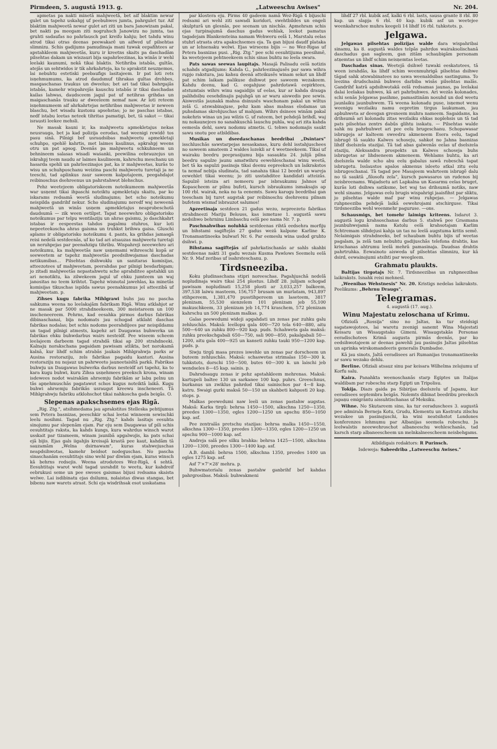Pirmdeen, 5. augustā 1913. g. „Latweeschu Awises" Nr. 204.
apmetas pa nakti minetā mahjweetā, bet aif blaktim newar gulet un tapehz uskahpj uf peebuhwes jumta, pahrgulet tur. Aif blaktim mahjweetā newar gulet ari ziti un bara Janowizam pakal, bet nakti pa meegam ziti nogruhsch Janowizu no jumta, tas gruhti sadaufas no pahrlausch pat kreifo kahju; bet tahdu winu atrod tikai otras deenas peewakarē un aifwed uf pilsehtas slimnizu. Schis gadijums pamudinaja mani tuwak eepafihtees ar apstahkleem mahjweetās, kuru ir kreetns skaits pa daschadām pilsehtas dakam un wiszauri bija sapahrleezinas, ka winās ir wehl leelaki kaunumi, nekā tikai blaktis. Netihriba istabās, gultās, atejās un sehtwidos ir tik ahrkahrteja, ka to aprakstit neuzņemos, lai nebuhtu estetiski peebaufigs lasitajeem. Ir pat loti rets isņehmumums, ka atrod daudsmuf tihrakas gultas drehbes, masgaschanas traukus un dweelus; bet ari tad tikai bahrgajās istabās, kamehr wispahrejās kauschu istabās ir tikai daschadas kailas lahwas, daudsceem jagul pat uf netihras grihdas un maigaschanās trauku ar dweeleem nemaf naw. Ar loti reteem isņehmumeem aif ahrkahrtejas netihribas mahjweetas ir neween blaschu, bet wisadu kustonu apsehstas; jo ne paschas istabas, nedf istabu leetas neteek tihritas pamatigi, bet, tā sakot — tikai israusti leekee mehsli.
Ne masak kauni ir, ka mahjweetu apmekletajus nekas neusrauga, bet ja kad polizija eerodas, tad weenigi rewidē tos pasu sinā. Pilnigi bef usraudsibas mahjweetu apmekletaji schuhpo, spehlē kahrtis, met laimes kaulinus, apkrahpj weens otru un pat apsog. Deenās pa mahjweetu schkuhneem un behnineem salasas wisadi waṡanki, peewilina eebrauzejus un iskrahpj teem naudu ar laimes kaulineem, kahrschu meschanu un hasarda spehli un pahrleezinajos pat, ka ir mahjweetas, kurās to wisu un schuhposchanu weizina paschi mahjweetu turetaji ja ne teeschi, tad aplinkus zaur saweem kalpotajeem, peegahdajot reibinoschus dsehreenus un pahrstahwot blehschus.
Pehz weetejeem obligatoriskeem noteikumeem mahjweetās war usņemt tikai ihpaschi noteiktu apmekletaju skaitu, par ko iskarams redsamā weetā sludinajums; bet scho noteikumu neispilda gandrihf nekur. Scho sludinajumu neredf waj neweenā mahjweetā un winās usņem apmekletajus neaprobeschotā daudsumā — zik ween eetilpst. Tapat neeewehro obligatorisko noteikumus par telpu wentilaziju un ahras gaismu, jo daschkahrt istabas ir eespeestas tahdos pagalmu stuhros, kur loti nepeeteekoscha ahras gaisma un truhkst brihwa gaisa. Gluschi aplams ir obligatorisko noteikumu 4. pants, ka grihdas jamasgā reisi nedelā sestdeenās, uf ko tad ari atsauzas mahjweetu turetaji un neruhpejas par peenahzigu tihribu. Wispahreji neeewehro ari noteikumu, ka mahjweetās naw usņemami wihreeschi kopā ar seeweetem ar tapehz mahjweetās peedsihwojamas daschadas netikumibas... Pilsehtas dsihwoklu un sanitaras komisijas, atteezotees uf mahjweetam, peerahdas par pilnigi besdarbigam; jo zitadi mahjweetās nepastahwetu sche aprahditee apstahkli un ari nenotiktu, ka zilwekeem jagul uf ehku jumteem un waj janositas no teem krihtot. Tapehz wisnotal jawehlas, ka minetās komisijas tikuschas ispilda sawus peenahkumus jel atteezibā uf mahjweetam. p.
Zihses kugu fabrika Mihlgrawi buhs jau no pascha sahkuma weena no leelakajām fabrikam Rigā. Winu atklahjot ar ne masak par 5000 strahdneekeem, 300 meistareem un 100 inscheneereem. Pehrns, kad eesahka pirmos darbus fabrikas dibinaschanai, bija nodomats jau schogad atklaht daschas fabrikas nodalas; bet schis nodoms peerahdijees par neispildamu un tagad pilnigi atmests, kapehz ari Daugawas buhwerka un fabrikas ehku buhwdarbus wairs nesteidf. Pee wiseem scheem leelajeem darbeem tagad strahdā tikai ap 200 strahdneeki. Kalnaju norakschana pagaidam pawisam atlikta, bet norokamā kalnā, kur lihdf schim atrabās jaukais Mihlgrahwja parks ar Ausina restoraziju, zels fabrikas pagaidu kantori. Ausina restoraziju nu nojauz un pahrweeto jauneetaisītā parkā. Fabrikas buhwju un Daugawas bulwerka darbus nesteidf ari tapehz, ka to kara kugu buhwi, kuru Zihsa usņehmees preeksch krona, winam isdewees nodot wairakām ahrsemju fabrikām ar labu pelnu un tās apņehmuschās pagatawot schos kugus noteiktā laikā. Kugu buhwi ahrsemju fabrikās usraugot kreewu inscheneeri. Tā Mihlgrahwju fabriku atklohschot tikai nahkoscha gada beigās. O.
Slepenas apakschsemes ejas Rigā.
„Rig. Ztg.", atsihmedama jau aprakstitos Stelleska pehtijumus sem Petera basnizas, peeschkir schai leetai winneem sewischki leelu nosihmi. Tagad nu „Rig. Ztg." kahds lasitajs eesuhta sinojumu par slepenām ejam. Par eju sem Daugawas uf pili schis eesuhtitajs raksta, ka kahds kungs, kura wahrdus winsch warot usskait par tizameem, winam jaunibā apgalwojis, ka pats schai ejā bijis. Ejas gals iigahjis kreisajā krastā pee kaut, kahdām tā sauzamām „Welna dsirnawam", kuras stahwejuschas neapdsihwotas, kamehr beidsot nodeguschas. No pascha sinaschanām eesuhtitajs sino wehl par diwām ejam, kuras winsch kā behrns redsejis. Weena atrodotees Wez-Rigā, 4 sehtā. Eesuhtitajs warot wehl tagad usrahdit to weetu, kur kahdreif eebrukusi seme un pee sweses gaismas bijusi redsama skaista welwe. Lai isdibinatu ejas dsilumu, nolaistas diwas stangas, bet bibenu naw warets atrast. Schi eja wisdrihsak esot usskatama
par klostera eju. Pirms 40 gadeem namā Wez-Rigā 4 bijuschi redsami ari wehl ziti sawadi koridori, swehtbildes un engeli skulpturā un glesnās, pee seenam un nischās. Apmehram schis ejas turpinajumā daschus gadus wehlak, leekot pamatus tagadejam Blankensteina namam Wehweru eelā 1, Marstalu eelas stuhrī atrasta otra apakschsemes eja. Ta gan bijusi daudf plataka un ar lehsenaku welwi. Ejas wirseens bijis — no Wez-Rigas uf Petera basnizas pusi. „Rig. Ztg." pee schi eesuhtijuma peesihmē, ka weetejeem pehtneekeem schis sinas buhtu no leela swara.
Pats sawas seewas laupitajs. Masajā Palisadu eelā notizis schahds atgadijums: Kahda G., pahrleezinajusēs par sawa wihra rupjo rakstura, jau kahsu deenā atteikusēs winam sekot un lihdf pat schim laikam palikuse dsihwot pee saweem wezakeem. Kahdu deenu, kad G. eegahjuse pahrdotawā eepirktees, atstumtais wihrs winu sagaidijis uf eelas, kur ar kahda drauga palihdsibu eesehdinajis pajuhgā un ar waru aiswedis pee sewis. Aiswestās jaunakā mahsa dsinusēs waschonam pakal un wiltus zelā G. atswabinajuse, pehz kam abas mahsas elsdamas un puhsdamas skrehjuschas uf mahjam. Wihrs dsinees winām pakal nokehris winas un jau wilzis G. uf rateem, bet pehdejā brihdī, waj nu nokaunejees no sanahkuschā lauschu puhla, waj ari zita kahda eemesla dehl, sawu nodomu atmetis. G. tehws nodomajis saukt sawu snotu pee atbildibas.
Musikas un dseedaschanas beedribai „Dsintars" isschluschās sawstarpejas nesaskanas, kuru dehl isstahjuschees no saweem amateem 2 waldes lozekli ar 4 weetneekeem. Tikai uf wairaku beedru peeprasijumu bija sasaukta 24. julijā pilna beedru sapulze jaunu amatwihru eewehleschanai winu weetā, bet tā ka sapulzi pasinoja tikai deenu eepreeksch un laikrakstos ta nemaf nebija sludinata, tad sanahza tikai 12 beedri un wareja eewehlet tikai weenu; jo ziti usstahditee kandidati atteizās. Sapulzē isteiza ari nemeeru par isbraukumu Jahnos uf Kopascheem ar pilnu bufeti, kursch isbraukums ismaksajis ap 100 rbl. wairak, neka no ta eenemts. Sawu karogu beedribai gan teescham bij turet augstak par reibinoschu dsehreenu pilnam bufetem wismaf isbrauzot salumos!
Apzeetinaja sestdeen 21 gadus wezo, nepreezeto fabrikas strahdneezi Mariju Belouss, kas ismetuse 1. augustā sawu nedsihwo behrninu Limbaschu eelā pee nama Nr. 7. p.
Paschnahwibas noluhkā sestdeenas rihtā eedsehra morfiju un bihstami sagiftejās 27 gadus wezā kalpone Karline K. Tronamantineeka bulwarī Nr. 6. Par eemeslu wina usdod gruhto dsihwi. p.
Bihstama sagiftejās aif pahrkatischanās ar sahls skahbi sestdeenas nakti 31 gadu wezais Kusma Pawlows Seemelu eelā Nr. 9. Maf zeribas uf isahrsteschanu. p.
Tirdsneeziba.
Koku pludinaschana stipri noreeschas. Pagahjuschā nedelā nopludinaja wairs tikai 254 plostus. Lihdf 28. julijam schogad pawisam nopludinati 15,258 plosti ar 3,033,257 balkeem, 397,538 laiwu masteem, 156,757 brusam un murlatam, 943,897 stihpereem, 1,381,470 pusstihpereem un laseteem, 3817 plenizam, 55,530 sienzelem 101 plenizam jeb 55,100 makuschkeem, 33 plenizam jeb 14,774 kraschem, 572 plenizam kahrschu un 500 plenizam malkas. p.
Galas peewedumi wideji apgahdati un zenas par zuhku galu zehluschās. Maksā: leellopu gala 400—720 tela 640—880, aitu 500—640 un zuhku 800—920 kap. puds. Schahweta gala maksā: zuhku preekschgabali 650—750, sali 900—850, pakalgabali 50—1200, aitu gala 400—925 un kanseti zuhku tauki 950—1200 kap. puds. p.
Siwju tirgū masa prezes iswehle un zenas par dorscheem un buteem zehluschās. Maksā: schaswetas strimalas 150—300 k. tuhkstots, dorschi 150—500, butes 60—300 k. un laischi jeb wendseles 8—45 kap. sainis. p.
Dahrsdsaugu zenas ir pehz apstahkleem mehrenas. Maksā: kartupeli baltee 130 un sarkanee 100 kap. puhrs. Greeschnus, burkanus un zwiklus pahrdod tikai sainischos par 4—8 kap. katru. Swaigi gurki maksā 50—150 un skahbeti kahposti 20 kap. stops. p.
Malkas peewedumi naw leeli un zenas pastahw augstas. Maksā: Karka tirgū: behrsa 1450—1500, alkschna 1250—1350, preedes 1300—1350, egles 1200—1250 un apschu 850—1050 kap. asf.
Pee zentralās pretschu stazijas: behrsa malka 1450—1550, alkschna 1300—1350, preedes 1300—1350, egles 1200—1250 un apschu 900—1000 kap. asf.
Andreja salā pee silku brahka: behrsa 1425—1500, alkschna 1200—1300, preedes 1300—1400 kap. asf.
A.B. dambī: behrsa 1500, alkschna 1350, preedes 1400 un egles 1275 kap. asf.
Asf 7'×7'×28' mehra. p.
Buhwmaterialu zenas pastahw ganbrihf bef kahdas pahrgrosibas. Maksā: buhwakmeni
lihdf 27 rbl. kubik asf, kalki 6 rbl. lasts, sausa grante 8 rbl. 80 kap. un slapja 6 rbl. 40 kap. kubik asf un weetejee weenkahrschee muhra keegeli 14 lihdf 16 rbl. tuhkstots. p.
Jelgawa.
Jelgawas pilsehtas polizijas walde dara wispahribai sinamu, ka 8. augustā waldes telpās pahrdos wairaksolischanā daschadus gan sagleem, gan zitām schaubigām personam atņemtas un lihdf schim neisņemtas leetas.
Daschadas sinas. Weetejā dsihwē tuwaki eeskatotees, tā ween israhdās, ka lihdf schim weenmuhrigā pilsehtas dsihwe tāgad sahk atswabinatees no sawa weenaldsibas sastinguma. To leezina drudschainā buhwes darbiba wisās pilsehtas malās. Gandrihf katrā apdsihwotakā eelā redsamas jaunas, pa leelakai dalai leelakas buhwes, kā ari pahrbuhwes. Ari wezās kolonades, schi senās Jelgawas pasihme, pamasitinām nosuhd un dod weetu jaunlaiku jaunbuhwem. Tā weena kolonadu puse, isņemot wenu weenigu wezlaiku namu eepretim tirgus laukumam, jau apbuhweta ar deesgan gresneem muhra nameem. Sagaidams, ka drihsumā ari kolonadu zitas wezlaiku ehkas noplehsis un tā tad pats pilsehtas zentrs dabūs glihtu isskatu. — Pilsehtas walde sahk nu pahrbuhwet ari pee eelu brugeschanu. Schopawasar isbrugeja ar kalteem sweedru akmeneem Esera eelu, tagad isbrugē tā saukto Kalwes schoseju, sahkot no Jahna basnizas lihdf dselszela stazijai. Tā tad abas galwenās eelas uf dselszela staziju, Aleksandra prospekts un Kalwes schoseja buhs isbrugetas ar lihdseneem akmeneem. Wehlams buhtu, ka ari dselszela walde scho abu eelu gabalus sawā robeschā tapat isbrugetu. Isslaustos apalos akmenus isleeto atkal zitu eelu isbrugeschanai. Tā tagad pee Masajeem wahrteem isbrugē dalu no tā sauktā „filosofu zela", kursch pawasaros un rudenos bij neisbreenams. Wajadsetu ari Lapkalna un Kasarmu eelas bruget, kurās loti dsihwa satiksme, bet waj tas drihsumā notiks, naw wehl sinams. Jelgawas eelu brugis wispahrigi jaaisfihst par sliktu, jo pilsehtas walde maf par winu ruhpejas. — Jelgawas ruhpneeziba pehdejā laikā eewehrojami atschirguse. Tikai tirdsneeziba wehl weenmehr paguruse. —ons.
Schausmigs, bet tomehr laimigs kriteens. Isdarot 3. augustā logu krahsoschanas darbus 5. stahwā pee Grasmana jaunbuhwejamā nama Katolu eelā krahsotajam Karlim Schtremam slihdejusi kahja un tas no leelā augstuma kritis semē. Nelaimigais strahdneeks, bef schaubam buhtu bijis uf weetas pagalam, ja zelā tam nebuhtu gadijuschās telefona drahtis, kas krischanas ahtrumu leelā mehrā pamasinaja. Daudsas drahtis pahrtruhka. Eewainoto aiswedа uf pilsehtas slimnizu, kur kā dsird, eewainojumi atsihti par weegleem.
Grahmatu plaukts.
Baltijas tirgotajs Nr. 7. Tirdsneezibas un ruhpneezibas laikraksts. Isnahk reisi mehnesī.
„Weenibas Wehstnesis" Nr. 20. Kristigs nedelas laikraksts. Peelikums: „Behrnu Draugs".
Telegramas.
4. augustā (17. aug.).
Winu Majestatu zeloschana uf Krimu.
Ofizioſā „Rossija" sino no Jaltas, ka tur steidsigi sagatawojotees, lai waretu zeenigi sanemt Wina Majestati Keisaru un Wisaugstako Gimeni. Wisaugstakās Personas eeradischotees Krimā augusta pirmās deenās, par ko eedsihwotajeem ar deenas pawehli jau pasinojis Jaltas pilsehtas un aprinka wirskomandeeris generalis Dumbadse.
Kā jau sinots, Jaltā eeradisees ari Rumanijas tronamantineeks ar sawu wezako dehlu.
Berline. Ofiziali atsauz sinu par keisara Wilhelma zelojumu uf Korfu salu.
Kaira. Panahkta weenoschanās starp Egiptes un Italijas waldibam par robeschu starp Egipti un Tripolisu.
Tokija. Diazs gaida pa Sibirijas dselszelu uf Japanu, kur eeradisees septembra beigās. Nolemts dibinat beedribu preeksch japaņu emigrāntu aissuhtischanas uf Meksiku.
Wihne. No Skutareem sino, ka tur eeraduschees 3. augustā pee admirala Berneja Kotu, Grudu, Klementu un Kastratu zilschu wezakee un pasinojuschi, ka wini neatsihstot Londones konferenzes lehmumu par Albanijas seemela robeschu. Ja leelwalstis neeewehroschot albaneeschu wehleschanās, tad karsch starp albaneescheem un melnkalneescheem neisbehgams.
Atbildigais redaktors: R Purinsch.
Isdeweja: Sabeedriba „Latweeschu Awises."